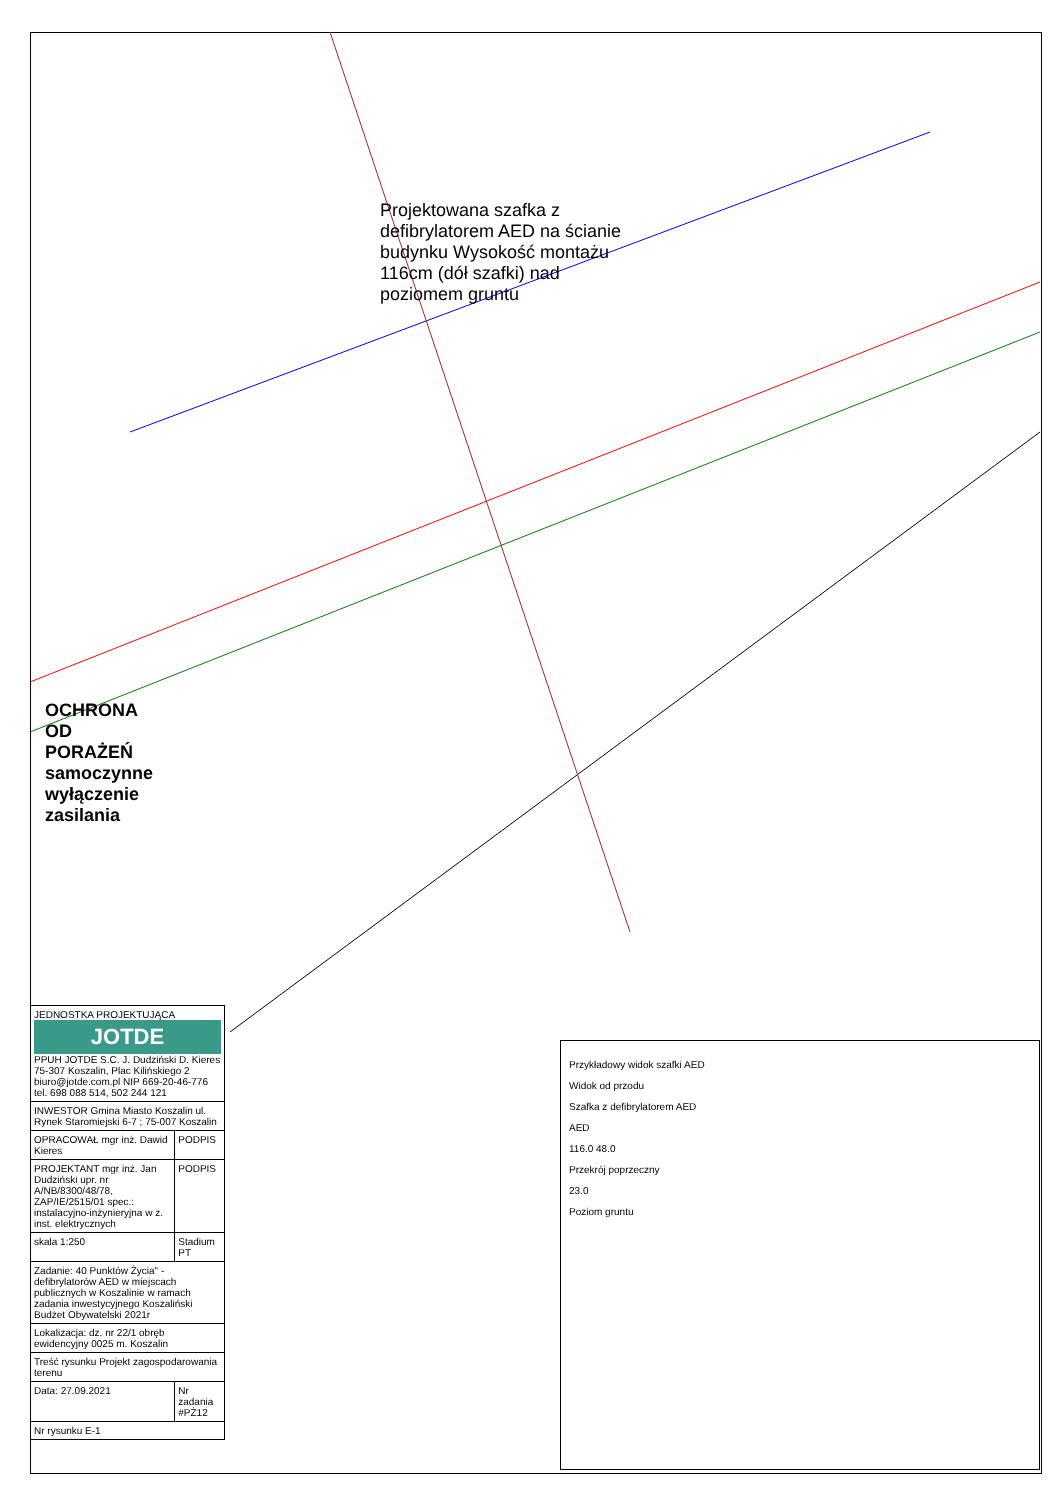Projektowana szafka z defibrylatorem AED na ścianie budynku Wysokość montażu 116cm (dół szafki) nad poziomem gruntu
OCHRONA OD PORAŻEŃ samoczynne wyłączenie zasilania
| JEDNOSTKA PROJEKTUJĄCA JOTDE PPUH JOTDE S.C. J. Dudziński D. Kieres 75-307 Koszalin, Plac Kilińskiego 2 biuro@jotde.com.pl NIP 669-20-46-776 tel. 698 088 514, 502 244 121 | |
| INWESTOR Gmina Miasto Koszalin ul. Rynek Staromiejski 6-7 ; 75-007 Koszalin | |
| OPRACOWAŁ mgr inż. Dawid Kieres | PODPIS |
| PROJEKTANT mgr inż. Jan Dudziński upr. nr A/NB/8300/48/78, ZAP/IE/2515/01 spec.: instalacyjno-inżynieryjna w z. inst. elektrycznych | PODPIS |
| skala 1:250 | Stadium PT |
| Zadanie: 40 Punktów Życia" - defibrylatorów AED w miejscach publicznych w Koszalinie w ramach zadania inwestycyjnego Koszaliński Budżet Obywatelski 2021r | |
| Lokalizacja: dz. nr 22/1 obręb ewidencyjny 0025 m. Koszalin | |
| Treść rysunku Projekt zagospodarowania terenu | |
| Data: 27.09.2021 | Nr zadania #PŻ12 |
| Nr rysunku E-1 | |
Przykładowy widok szafki AED
Widok od przodu
Szafka z defibrylatorem AED
AED
116.0 48.0
Przekrój poprzeczny
23.0
Poziom gruntu